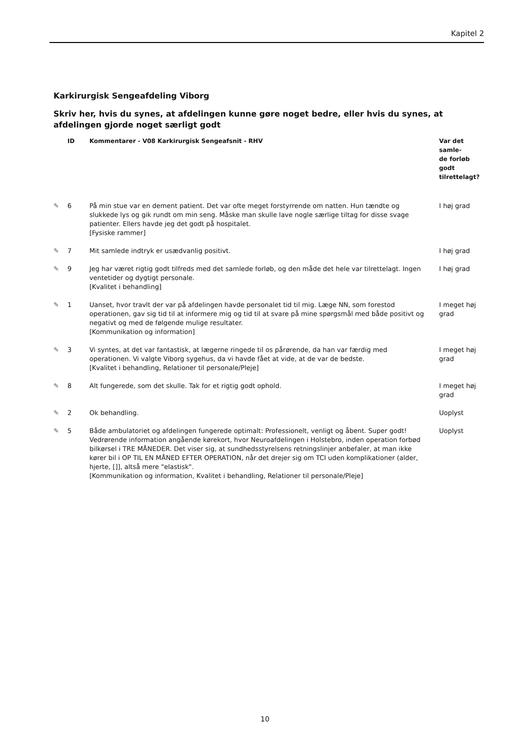Kapitel 2
Karkirurgisk Sengeafdeling Viborg
Skriv her, hvis du synes, at afdelingen kunne gøre noget bedre, eller hvis du synes, at afdelingen gjorde noget særligt godt
| | ID | Kommentarer - V08 Karkirurgisk Sengeafsnit - RHV | Var det samle- de forløb godt tilrettelagt? |
| --- | --- | --- | --- |
| ✎ | 6 | På min stue var en dement patient. Det var ofte meget forstyrrende om natten. Hun tændte og slukkede lys og gik rundt om min seng. Måske man skulle lave nogle særlige tiltag for disse svage patienter. Ellers havde jeg det godt på hospitalet. [Fysiske rammer] | I høj grad |
| ✎ | 7 | Mit samlede indtryk er usædvanlig positivt. | I høj grad |
| ✎ | 9 | Jeg har været rigtig godt tilfreds med det samlede forløb, og den måde det hele var tilrettelagt. Ingen ventetider og dygtigt personale. [Kvalitet i behandling] | I høj grad |
| ✎ | 1 | Uanset, hvor travlt der var på afdelingen havde personalet tid til mig. Læge NN, som forestod operationen, gav sig tid til at informere mig og tid til at svare på mine spørgsmål med både positivt og negativt og med de følgende mulige resultater. [Kommunikation og information] | I meget høj grad |
| ✎ | 3 | Vi syntes, at det var fantastisk, at lægerne ringede til os pårørende, da han var færdig med operationen. Vi valgte Viborg sygehus, da vi havde fået at vide, at de var de bedste. [Kvalitet i behandling, Relationer til personale/Pleje] | I meget høj grad |
| ✎ | 8 | Alt fungerede, som det skulle. Tak for et rigtig godt ophold. | I meget høj grad |
| ✎ | 2 | Ok behandling. | Uoplyst |
| ✎ | 5 | Både ambulatoriet og afdelingen fungerede optimalt: Professionelt, venligt og åbent. Super godt! Vedrørende information angående kørekort, hvor Neuroafdelingen i Holstebro, inden operation forbød bilkørsel i TRE MÅNEDER. Det viser sig, at sundhedsstyrelsens retningslinjer anbefaler, at man ikke kører bil i OP TIL EN MÅNED EFTER OPERATION, når det drejer sig om TCI uden komplikationer (alder, hjerte, []], altså mere "elastisk". [Kommunikation og information, Kvalitet i behandling, Relationer til personale/Pleje] | Uoplyst |
10